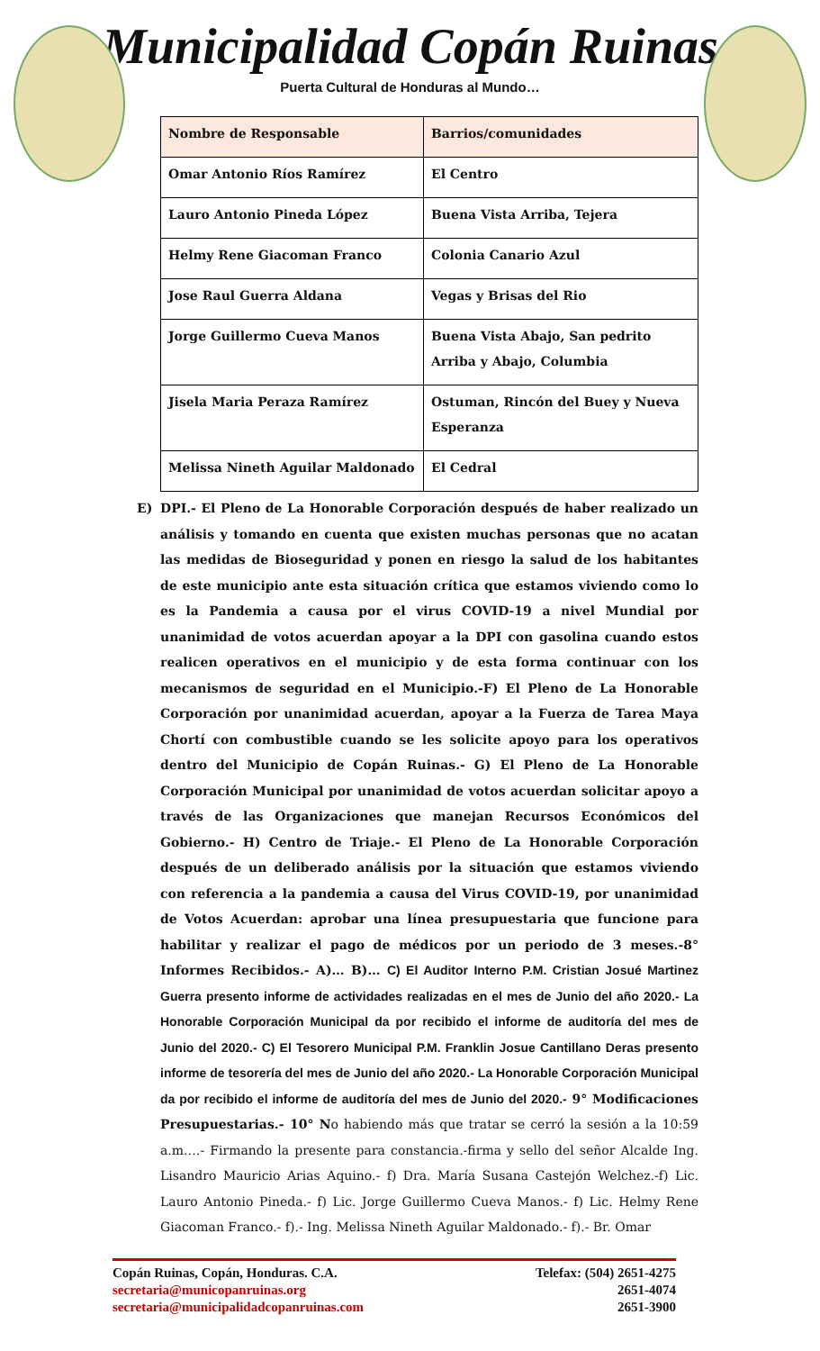Municipalidad Copán Ruinas
Puerta Cultural de Honduras al Mundo…
| Nombre de Responsable | Barrios/comunidades |
| --- | --- |
| Omar Antonio Ríos Ramírez | El Centro |
| Lauro Antonio Pineda López | Buena Vista Arriba, Tejera |
| Helmy Rene Giacoman Franco | Colonia Canario Azul |
| Jose Raul Guerra Aldana | Vegas y Brisas del Rio |
| Jorge Guillermo Cueva Manos | Buena Vista Abajo, San pedrito Arriba y Abajo, Columbia |
| Jisela Maria Peraza Ramírez | Ostuman, Rincón del Buey y Nueva Esperanza |
| Melissa Nineth Aguilar Maldonado | El Cedral |
E) DPI.- El Pleno de La Honorable Corporación después de haber realizado un análisis y tomando en cuenta que existen muchas personas que no acatan las medidas de Bioseguridad y ponen en riesgo la salud de los habitantes de este municipio ante esta situación crítica que estamos viviendo como lo es la Pandemia a causa por el virus COVID-19 a nivel Mundial por unanimidad de votos acuerdan apoyar a la DPI con gasolina cuando estos realicen operativos en el municipio y de esta forma continuar con los mecanismos de seguridad en el Municipio.-F) El Pleno de La Honorable Corporación por unanimidad acuerdan, apoyar a la Fuerza de Tarea Maya Chortí con combustible cuando se les solicite apoyo para los operativos dentro del Municipio de Copán Ruinas.- G) El Pleno de La Honorable Corporación Municipal por unanimidad de votos acuerdan solicitar apoyo a través de las Organizaciones que manejan Recursos Económicos del Gobierno.- H) Centro de Triaje.- El Pleno de La Honorable Corporación después de un deliberado análisis por la situación que estamos viviendo con referencia a la pandemia a causa del Virus COVID-19, por unanimidad de Votos Acuerdan: aprobar una línea presupuestaria que funcione para habilitar y realizar el pago de médicos por un periodo de 3 meses.-8° Informes Recibidos.- A)… B)… C) El Auditor Interno P.M. Cristian Josué Martinez Guerra presento informe de actividades realizadas en el mes de Junio del año 2020.- La Honorable Corporación Municipal da por recibido el informe de auditoría del mes de Junio del 2020.- C) El Tesorero Municipal P.M. Franklin Josue Cantillano Deras presento informe de tesorería del mes de Junio del año 2020.- La Honorable Corporación Municipal da por recibido el informe de auditoría del mes de Junio del 2020.- 9° Modificaciones Presupuestarias.- 10° No habiendo más que tratar se cerró la sesión a la 10:59 a.m.…- Firmando la presente para constancia.-firma y sello del señor Alcalde Ing. Lisandro Mauricio Arias Aquino.- f) Dra. María Susana Castejón Welchez.-f) Lic. Lauro Antonio Pineda.- f) Lic. Jorge Guillermo Cueva Manos.- f) Lic. Helmy Rene Giacoman Franco.- f).- Ing. Melissa Nineth Aguilar Maldonado.- f).- Br. Omar
Copán Ruinas, Copán, Honduras. C.A.
secretaria@municopanruinas.org
secretaria@municipalidadcopanruinas.com
Telefax: (504) 2651-4275
2651-4074
2651-3900